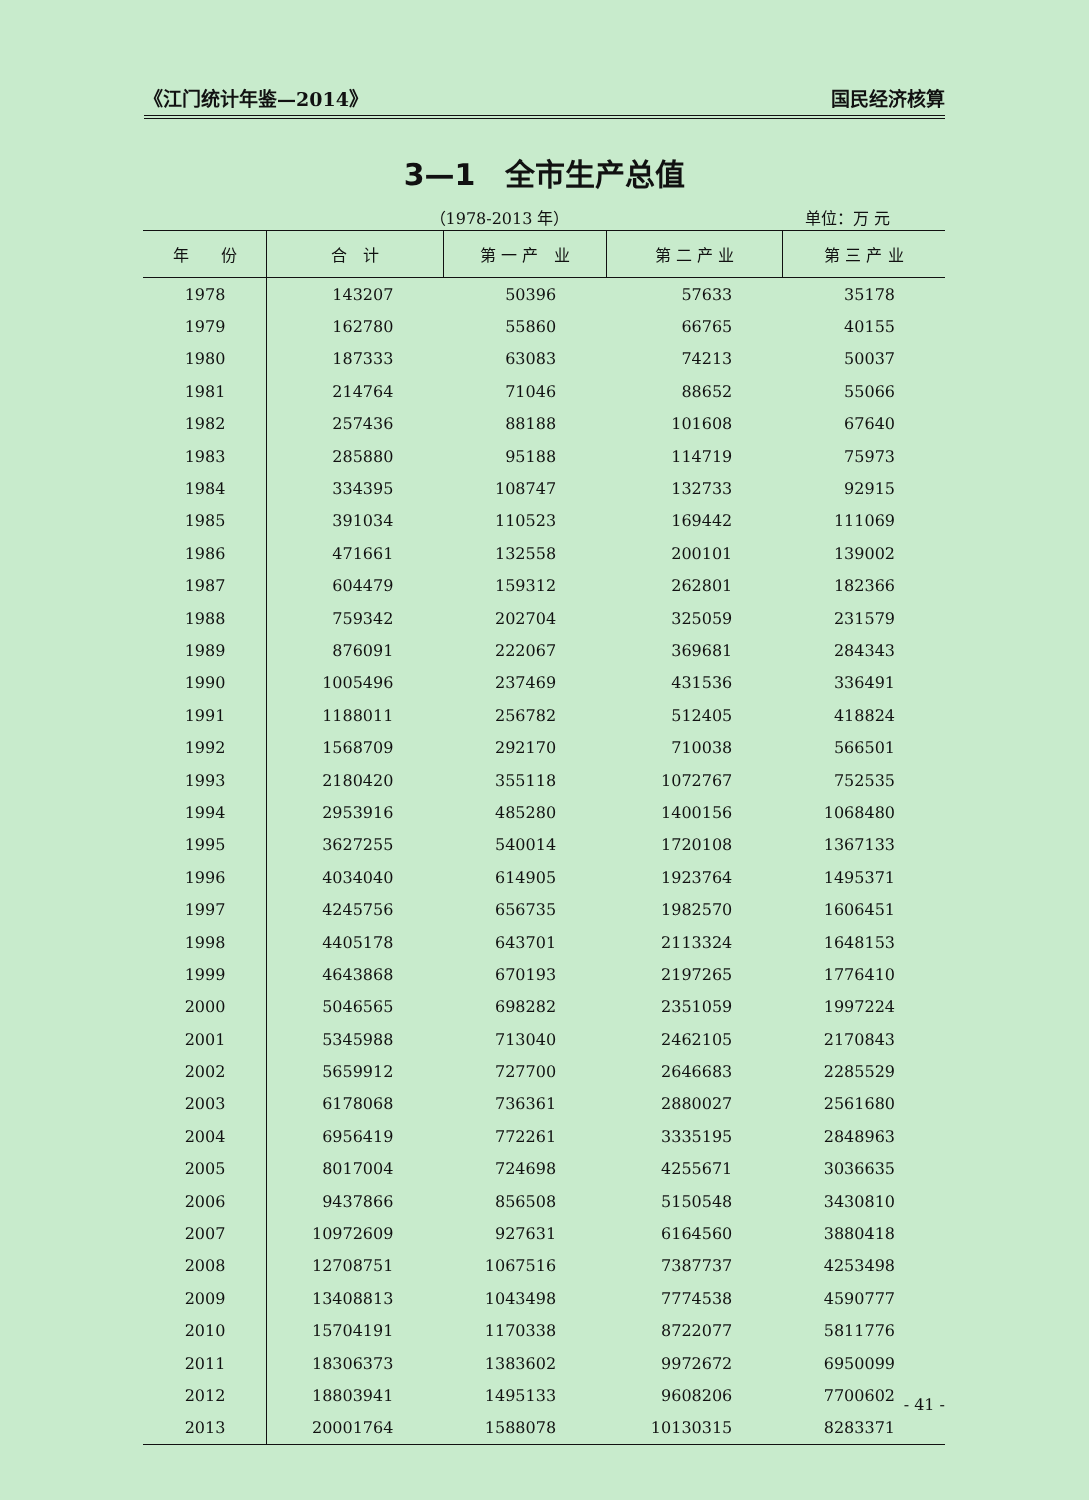《江门统计年鉴—2014》 国民经济核算
3—1　全市生产总值
（1978-2013 年） 单位：万 元
| 年 份 | 合 计 | 第 一 产 业 | 第 二 产 业 | 第 三 产 业 |
| --- | --- | --- | --- | --- |
| 1978 | 143207 | 50396 | 57633 | 35178 |
| 1979 | 162780 | 55860 | 66765 | 40155 |
| 1980 | 187333 | 63083 | 74213 | 50037 |
| 1981 | 214764 | 71046 | 88652 | 55066 |
| 1982 | 257436 | 88188 | 101608 | 67640 |
| 1983 | 285880 | 95188 | 114719 | 75973 |
| 1984 | 334395 | 108747 | 132733 | 92915 |
| 1985 | 391034 | 110523 | 169442 | 111069 |
| 1986 | 471661 | 132558 | 200101 | 139002 |
| 1987 | 604479 | 159312 | 262801 | 182366 |
| 1988 | 759342 | 202704 | 325059 | 231579 |
| 1989 | 876091 | 222067 | 369681 | 284343 |
| 1990 | 1005496 | 237469 | 431536 | 336491 |
| 1991 | 1188011 | 256782 | 512405 | 418824 |
| 1992 | 1568709 | 292170 | 710038 | 566501 |
| 1993 | 2180420 | 355118 | 1072767 | 752535 |
| 1994 | 2953916 | 485280 | 1400156 | 1068480 |
| 1995 | 3627255 | 540014 | 1720108 | 1367133 |
| 1996 | 4034040 | 614905 | 1923764 | 1495371 |
| 1997 | 4245756 | 656735 | 1982570 | 1606451 |
| 1998 | 4405178 | 643701 | 2113324 | 1648153 |
| 1999 | 4643868 | 670193 | 2197265 | 1776410 |
| 2000 | 5046565 | 698282 | 2351059 | 1997224 |
| 2001 | 5345988 | 713040 | 2462105 | 2170843 |
| 2002 | 5659912 | 727700 | 2646683 | 2285529 |
| 2003 | 6178068 | 736361 | 2880027 | 2561680 |
| 2004 | 6956419 | 772261 | 3335195 | 2848963 |
| 2005 | 8017004 | 724698 | 4255671 | 3036635 |
| 2006 | 9437866 | 856508 | 5150548 | 3430810 |
| 2007 | 10972609 | 927631 | 6164560 | 3880418 |
| 2008 | 12708751 | 1067516 | 7387737 | 4253498 |
| 2009 | 13408813 | 1043498 | 7774538 | 4590777 |
| 2010 | 15704191 | 1170338 | 8722077 | 5811776 |
| 2011 | 18306373 | 1383602 | 9972672 | 6950099 |
| 2012 | 18803941 | 1495133 | 9608206 | 7700602 |
| 2013 | 20001764 | 1588078 | 10130315 | 8283371 |
- 41 -